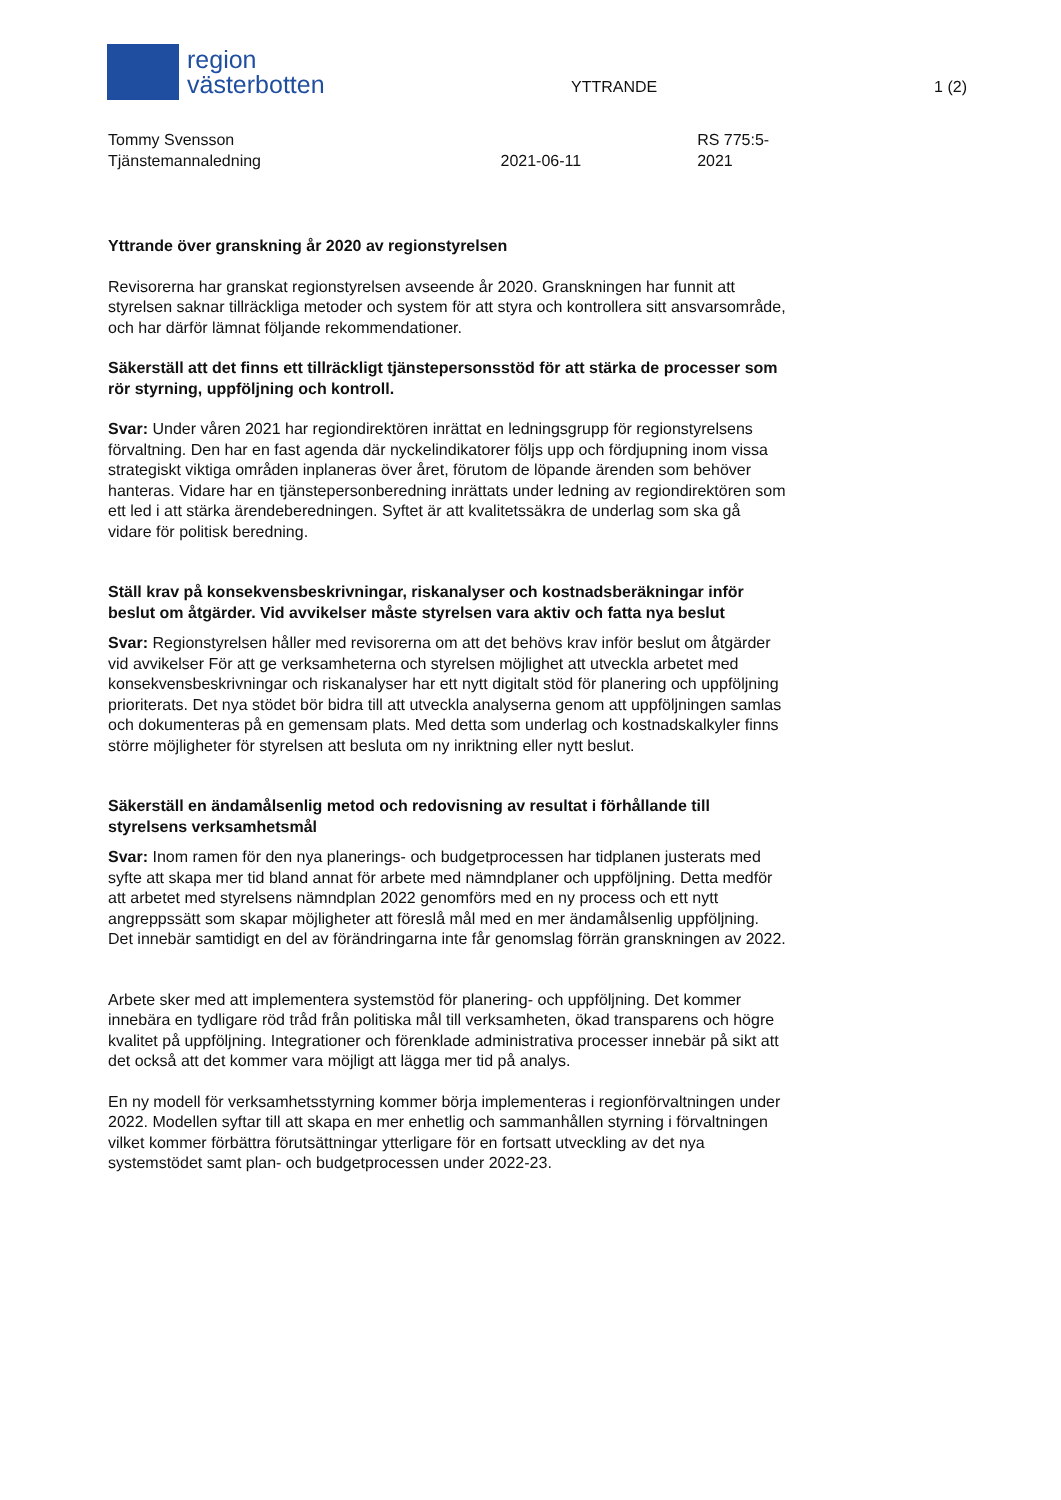region
västerbotten
YTTRANDE 1 (2)
Tommy Svensson
Tjänstemannaledning
2021-06-11 RS 775:5-2021
Yttrande över granskning år 2020 av regionstyrelsen
Revisorerna har granskat regionstyrelsen avseende år 2020. Granskningen har funnit att styrelsen saknar tillräckliga metoder och system för att styra och kontrollera sitt ansvarsområde, och har därför lämnat följande rekommendationer.
Säkerställ att det finns ett tillräckligt tjänstepersonsstöd för att stärka de processer som rör styrning, uppföljning och kontroll.
Svar: Under våren 2021 har regiondirektören inrättat en ledningsgrupp för regionstyrelsens förvaltning. Den har en fast agenda där nyckelindikatorer följs upp och fördjupning inom vissa strategiskt viktiga områden inplaneras över året, förutom de löpande ärenden som behöver hanteras. Vidare har en tjänstepersonberedning inrättats under ledning av regiondirektören som ett led i att stärka ärendeberedningen. Syftet är att kvalitetssäkra de underlag som ska gå vidare för politisk beredning.
Ställ krav på konsekvensbeskrivningar, riskanalyser och kostnadsberäkningar inför beslut om åtgärder. Vid avvikelser måste styrelsen vara aktiv och fatta nya beslut
Svar: Regionstyrelsen håller med revisorerna om att det behövs krav inför beslut om åtgärder vid avvikelser För att ge verksamheterna och styrelsen möjlighet att utveckla arbetet med konsekvensbeskrivningar och riskanalyser har ett nytt digitalt stöd för planering och uppföljning prioriterats. Det nya stödet bör bidra till att utveckla analyserna genom att uppföljningen samlas och dokumenteras på en gemensam plats. Med detta som underlag och kostnadskalkyler finns större möjligheter för styrelsen att besluta om ny inriktning eller nytt beslut.
Säkerställ en ändamålsenlig metod och redovisning av resultat i förhållande till styrelsens verksamhetsmål
Svar: Inom ramen för den nya planerings- och budgetprocessen har tidplanen justerats med syfte att skapa mer tid bland annat för arbete med nämndplaner och uppföljning. Detta medför att arbetet med styrelsens nämndplan 2022 genomförs med en ny process och ett nytt angreppssätt som skapar möjligheter att föreslå mål med en mer ändamålsenlig uppföljning. Det innebär samtidigt en del av förändringarna inte får genomslag förrän granskningen av 2022.
Arbete sker med att implementera systemstöd för planering- och uppföljning. Det kommer innebära en tydligare röd tråd från politiska mål till verksamheten, ökad transparens och högre kvalitet på uppföljning. Integrationer och förenklade administrativa processer innebär på sikt att det också att det kommer vara möjligt att lägga mer tid på analys.
En ny modell för verksamhetsstyrning kommer börja implementeras i regionförvaltningen under 2022. Modellen syftar till att skapa en mer enhetlig och sammanhållen styrning i förvaltningen vilket kommer förbättra förutsättningar ytterligare för en fortsatt utveckling av det nya systemstödet samt plan- och budgetprocessen under 2022-23.